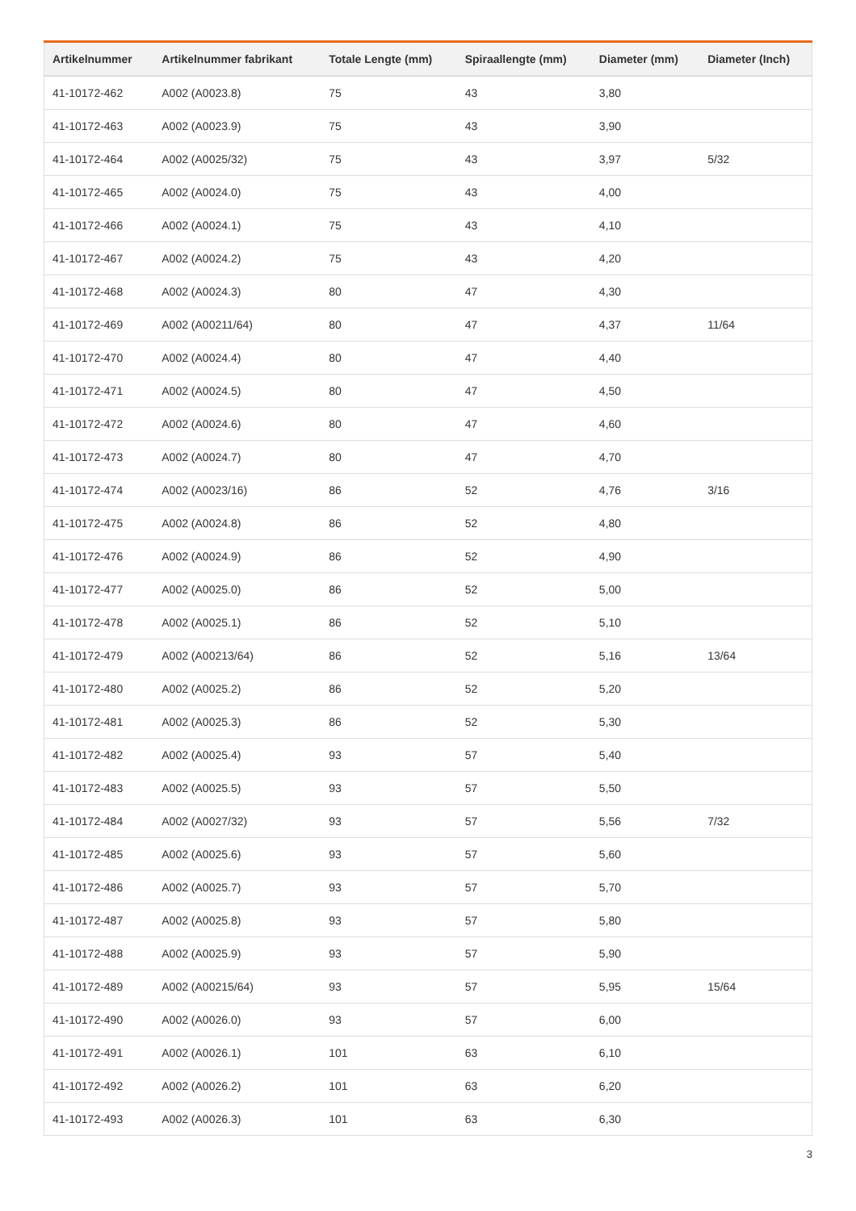| Artikelnummer | Artikelnummer fabrikant | Totale Lengte (mm) | Spiraallengte (mm) | Diameter (mm) | Diameter (Inch) |
| --- | --- | --- | --- | --- | --- |
| 41-10172-462 | A002 (A0023.8) | 75 | 43 | 3,80 | |
| 41-10172-463 | A002 (A0023.9) | 75 | 43 | 3,90 | |
| 41-10172-464 | A002 (A0025/32) | 75 | 43 | 3,97 | 5/32 |
| 41-10172-465 | A002 (A0024.0) | 75 | 43 | 4,00 | |
| 41-10172-466 | A002 (A0024.1) | 75 | 43 | 4,10 | |
| 41-10172-467 | A002 (A0024.2) | 75 | 43 | 4,20 | |
| 41-10172-468 | A002 (A0024.3) | 80 | 47 | 4,30 | |
| 41-10172-469 | A002 (A00211/64) | 80 | 47 | 4,37 | 11/64 |
| 41-10172-470 | A002 (A0024.4) | 80 | 47 | 4,40 | |
| 41-10172-471 | A002 (A0024.5) | 80 | 47 | 4,50 | |
| 41-10172-472 | A002 (A0024.6) | 80 | 47 | 4,60 | |
| 41-10172-473 | A002 (A0024.7) | 80 | 47 | 4,70 | |
| 41-10172-474 | A002 (A0023/16) | 86 | 52 | 4,76 | 3/16 |
| 41-10172-475 | A002 (A0024.8) | 86 | 52 | 4,80 | |
| 41-10172-476 | A002 (A0024.9) | 86 | 52 | 4,90 | |
| 41-10172-477 | A002 (A0025.0) | 86 | 52 | 5,00 | |
| 41-10172-478 | A002 (A0025.1) | 86 | 52 | 5,10 | |
| 41-10172-479 | A002 (A00213/64) | 86 | 52 | 5,16 | 13/64 |
| 41-10172-480 | A002 (A0025.2) | 86 | 52 | 5,20 | |
| 41-10172-481 | A002 (A0025.3) | 86 | 52 | 5,30 | |
| 41-10172-482 | A002 (A0025.4) | 93 | 57 | 5,40 | |
| 41-10172-483 | A002 (A0025.5) | 93 | 57 | 5,50 | |
| 41-10172-484 | A002 (A0027/32) | 93 | 57 | 5,56 | 7/32 |
| 41-10172-485 | A002 (A0025.6) | 93 | 57 | 5,60 | |
| 41-10172-486 | A002 (A0025.7) | 93 | 57 | 5,70 | |
| 41-10172-487 | A002 (A0025.8) | 93 | 57 | 5,80 | |
| 41-10172-488 | A002 (A0025.9) | 93 | 57 | 5,90 | |
| 41-10172-489 | A002 (A00215/64) | 93 | 57 | 5,95 | 15/64 |
| 41-10172-490 | A002 (A0026.0) | 93 | 57 | 6,00 | |
| 41-10172-491 | A002 (A0026.1) | 101 | 63 | 6,10 | |
| 41-10172-492 | A002 (A0026.2) | 101 | 63 | 6,20 | |
| 41-10172-493 | A002 (A0026.3) | 101 | 63 | 6,30 | |
3